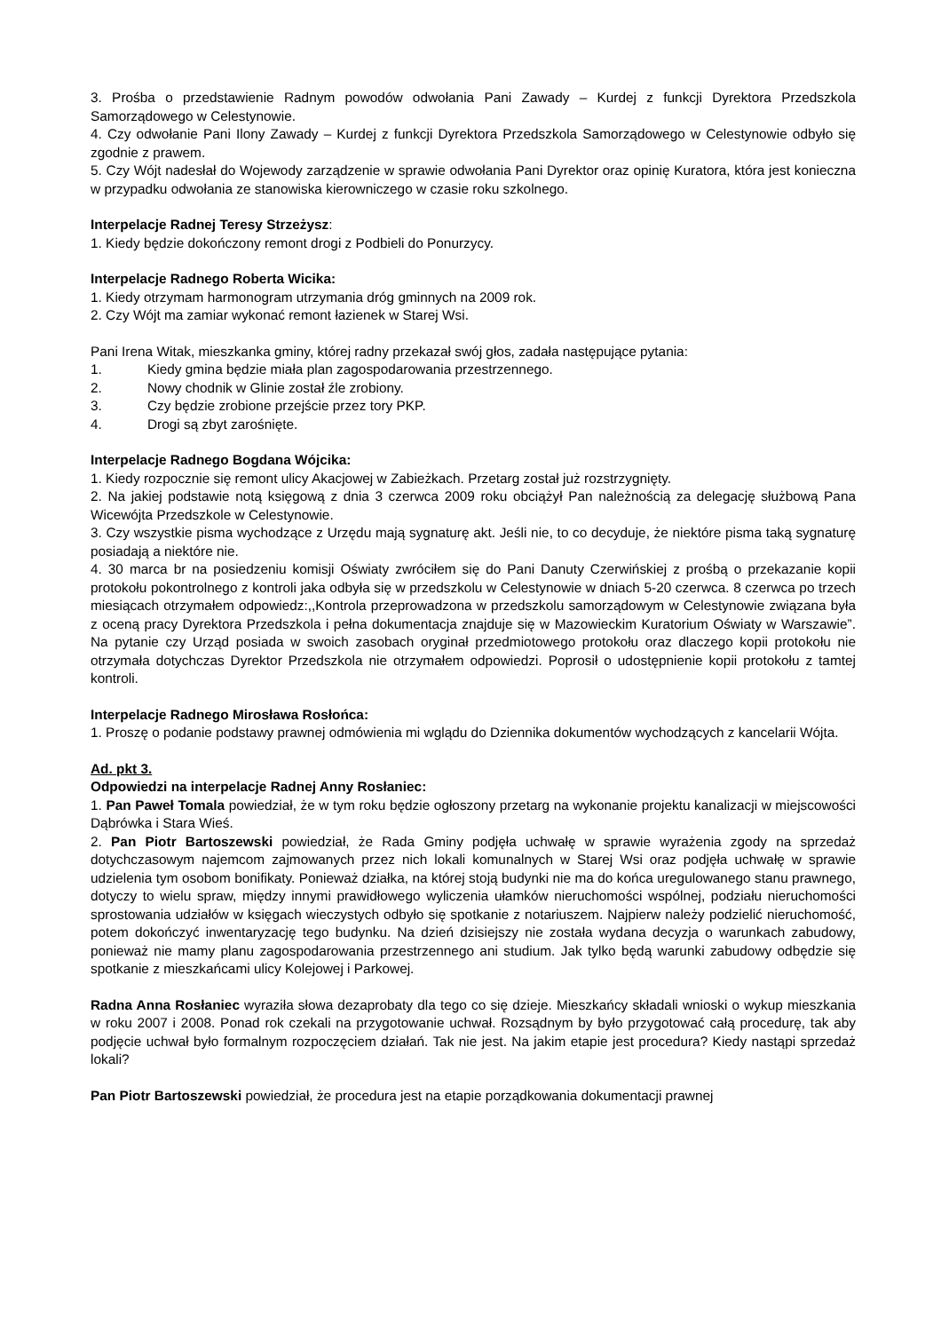3. Prośba o przedstawienie Radnym powodów odwołania Pani Zawady – Kurdej z funkcji Dyrektora Przedszkola Samorządowego w Celestynowie.
4. Czy odwołanie Pani Ilony Zawady – Kurdej z funkcji Dyrektora Przedszkola Samorządowego w Celestynowie odbyło się zgodnie z prawem.
5. Czy Wójt nadesłał do Wojewody zarządzenie w sprawie odwołania Pani Dyrektor oraz opinię Kuratora, która jest konieczna w przypadku odwołania ze stanowiska kierowniczego w czasie roku szkolnego.
Interpelacje Radnej Teresy Strzeżysz:
1. Kiedy będzie dokończony remont drogi z Podbieli do Ponurzycy.
Interpelacje Radnego Roberta Wicika:
1. Kiedy otrzymam harmonogram utrzymania dróg gminnych na 2009 rok.
2. Czy Wójt ma zamiar wykonać remont łazienek w Starej Wsi.
Pani Irena Witak, mieszkanka gminy, której radny przekazał swój głos, zadała następujące pytania:
1. Kiedy gmina będzie miała plan zagospodarowania przestrzennego.
2. Nowy chodnik w Glinie został źle zrobiony.
3. Czy będzie zrobione przejście przez tory PKP.
4. Drogi są zbyt zarośnięte.
Interpelacje Radnego Bogdana Wójcika:
1. Kiedy rozpocznie się remont ulicy Akacjowej w Zabieżkach. Przetarg został już rozstrzygnięty.
2. Na jakiej podstawie notą księgową z dnia 3 czerwca 2009 roku obciążył Pan należnością za delegację służbową Pana Wicewójta Przedszkole w Celestynowie.
3. Czy wszystkie pisma wychodzące z Urzędu mają sygnaturę akt. Jeśli nie, to co decyduje, że niektóre pisma taką sygnaturę posiadają a niektóre nie.
4. 30 marca br na posiedzeniu komisji Oświaty zwróciłem się do Pani Danuty Czerwińskiej z prośbą o przekazanie kopii protokołu pokontrolnego z kontroli jaka odbyła się w przedszkolu w Celestynowie w dniach 5-20 czerwca. 8 czerwca po trzech miesiącach otrzymałem odpowiedz:,,Kontrola przeprowadzona w przedszkolu samorządowym w Celestynowie związana była z oceną pracy Dyrektora Przedszkola i pełna dokumentacja znajduje się w Mazowieckim Kuratorium Oświaty w Warszawie”. Na pytanie czy Urząd posiada w swoich zasobach oryginał przedmiotowego protokołu oraz dlaczego kopii protokołu nie otrzymała dotychczas Dyrektor Przedszkola nie otrzymałem odpowiedzi. Poprosił o udostępnienie kopii protokołu z tamtej kontroli.
Interpelacje Radnego Mirosława Rosłońca:
1. Proszę o podanie podstawy prawnej odmówienia mi wglądu do Dziennika dokumentów wychodzących z kancelarii Wójta.
Ad. pkt 3.
Odpowiedzi na interpelacje Radnej Anny Rosłaniec:
1. Pan Paweł Tomala powiedział, że w tym roku będzie ogłoszony przetarg na wykonanie projektu kanalizacji w miejscowości Dąbrówka i Stara Wieś.
2. Pan Piotr Bartoszewski powiedział, że Rada Gminy podjęła uchwałę w sprawie wyrażenia zgody na sprzedaż dotychczasowym najemcom zajmowanych przez nich lokali komunalnych w Starej Wsi oraz podjęła uchwałę w sprawie udzielenia tym osobom bonifikaty. Ponieważ działka, na której stoją budynki nie ma do końca uregulowanego stanu prawnego, dotyczy to wielu spraw, między innymi prawidłowego wyliczenia ułamków nieruchomości wspólnej, podziału nieruchomości sprostowania udziałów w księgach wieczystych odbyło się spotkanie z notariuszem. Najpierw należy podzielić nieruchomość, potem dokończyć inwentaryzację tego budynku. Na dzień dzisiejszy nie została wydana decyzja o warunkach zabudowy, ponieważ nie mamy planu zagospodarowania przestrzennego ani studium. Jak tylko będą warunki zabudowy odbędzie się spotkanie z mieszkańcami ulicy Kolejowej i Parkowej.
Radna Anna Rosłaniec wyraziła słowa dezaprobaty dla tego co się dzieje. Mieszkańcy składali wnioski o wykup mieszkania w roku 2007 i 2008. Ponad rok czekali na przygotowanie uchwał. Rozsądnym by było przygotować całą procedurę, tak aby podjęcie uchwał było formalnym rozpoczęciem działań. Tak nie jest. Na jakim etapie jest procedura? Kiedy nastąpi sprzedaż lokali?
Pan Piotr Bartoszewski powiedział, że procedura jest na etapie porządkowania dokumentacji prawnej